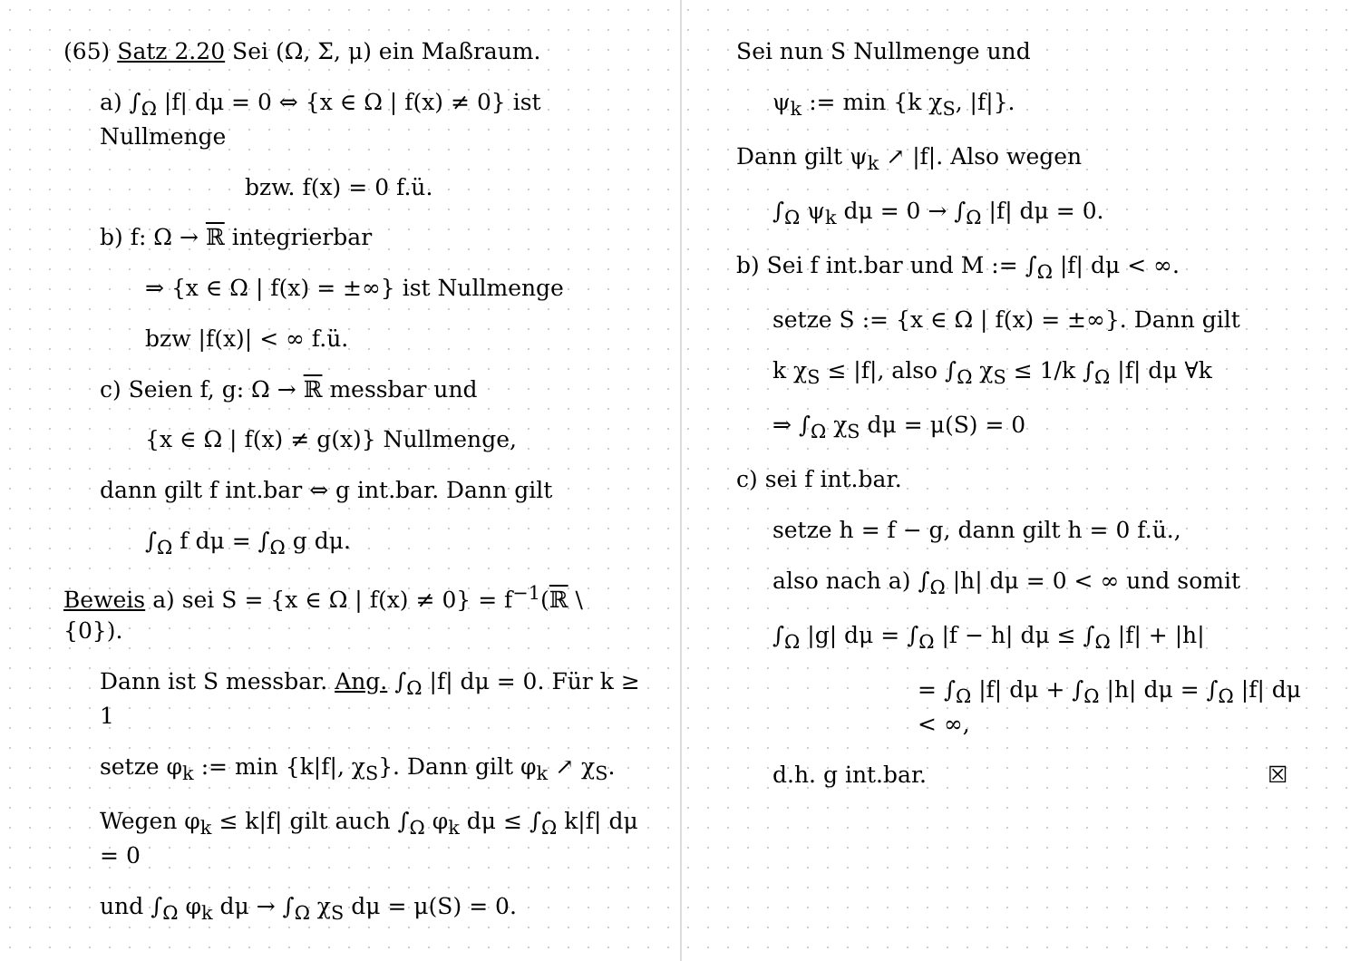(65) Satz 2.20 Sei (Ω, Σ, μ) ein Maßraum.
a) ∫<sub>Ω</sub> |f| dμ = 0 ⇔ {x ∈ Ω | f(x) ≠ 0} ist Nullmenge
bzw. f(x) = 0 f.ü.
b) f: Ω → ℝ integrierbar
⇒ {x ∈ Ω | f(x) = ±∞} ist Nullmenge
bzw |f(x)| < ∞ f.ü.
c) Seien f, g: Ω → ℝ messbar und
{x ∈ Ω | f(x) ≠ g(x)} Nullmenge,
dann gilt f int.bar ⇔ g int.bar. Dann gilt
∫<sub>Ω</sub> f dμ = ∫<sub>Ω</sub> g dμ.
Beweis a) sei S = {x ∈ Ω | f(x) ≠ 0} = f<sup>−1</sup>(ℝ \ {0}).
Dann ist S messbar. Ang. ∫<sub>Ω</sub> |f| dμ = 0. Für k ≥ 1
setze φ<sub>k</sub> := min {k|f|, χ<sub>S</sub>}. Dann gilt φ<sub>k</sub> ↗ χ<sub>S</sub>.
Wegen φ<sub>k</sub> ≤ k|f| gilt auch ∫<sub>Ω</sub> φ<sub>k</sub> dμ ≤ ∫<sub>Ω</sub> k|f| dμ = 0
und ∫<sub>Ω</sub> φ<sub>k</sub> dμ → ∫<sub>Ω</sub> χ<sub>S</sub> dμ = μ(S) = 0.
Sei nun S Nullmenge und
ψ<sub>k</sub> := min {k χ<sub>S</sub>, |f|}.
Dann gilt ψ<sub>k</sub> ↗ |f|. Also wegen
∫<sub>Ω</sub> ψ<sub>k</sub> dμ = 0 → ∫<sub>Ω</sub> |f| dμ = 0.
b) Sei f int.bar und M := ∫<sub>Ω</sub> |f| dμ < ∞.
setze S := {x ∈ Ω | f(x) = ±∞}. Dann gilt
k χ<sub>S</sub> ≤ |f|, also ∫<sub>Ω</sub> χ<sub>S</sub> ≤ 1/k ∫<sub>Ω</sub> |f| dμ ∀k
⇒ ∫<sub>Ω</sub> χ<sub>S</sub> dμ = μ(S) = 0
c) sei f int.bar.
setze h = f − g, dann gilt h = 0 f.ü.,
also nach a) ∫<sub>Ω</sub> |h| dμ = 0 < ∞ und somit
∫<sub>Ω</sub> |g| dμ = ∫<sub>Ω</sub> |f − h| dμ ≤ ∫<sub>Ω</sub> |f| + |h|
= ∫<sub>Ω</sub> |f| dμ + ∫<sub>Ω</sub> |h| dμ = ∫<sub>Ω</sub> |f| dμ < ∞,
d.h. g int.bar. ☒